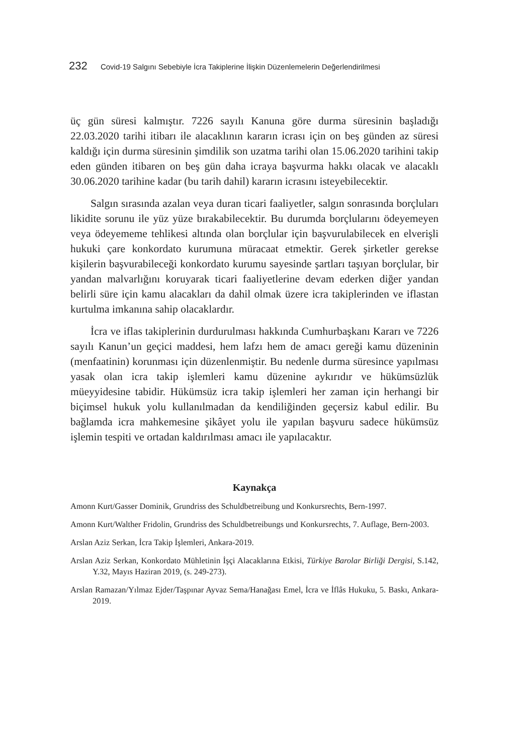232 Covid-19 Salgını Sebebiyle İcra Takiplerine İlişkin Düzenlemelerin Değerlendirilmesi
üç gün süresi kalmıştır. 7226 sayılı Kanuna göre durma süresinin başladığı 22.03.2020 tarihi itibarı ile alacaklının kararın icrası için on beş günden az süresi kaldığı için durma süresinin şimdilik son uzatma tarihi olan 15.06.2020 tarihini takip eden günden itibaren on beş gün daha icraya başvurma hakkı olacak ve alacaklı 30.06.2020 tarihine kadar (bu tarih dahil) kararın icrasını isteyebilecektir.
Salgın sırasında azalan veya duran ticari faaliyetler, salgın sonrasında borçluları likidite sorunu ile yüz yüze bırakabilecektir. Bu durumda borçlularını ödeyemeyen veya ödeyememe tehlikesi altında olan borçlular için başvurulabilecek en elverişli hukuki çare konkordato kurumuna müracaat etmektir. Gerek şirketler gerekse kişilerin başvurabileceği konkordato kurumu sayesinde şartları taşıyan borçlular, bir yandan malvarlığını koruyarak ticari faaliyetlerine devam ederken diğer yandan belirli süre için kamu alacakları da dahil olmak üzere icra takiplerinden ve iflastan kurtulma imkanına sahip olacaklardır.
İcra ve iflas takiplerinin durdurulması hakkında Cumhurbaşkanı Kararı ve 7226 sayılı Kanun’un geçici maddesi, hem lafzı hem de amacı gereği kamu düzeninin (menfaatinin) korunması için düzenlenmiştir. Bu nedenle durma süresince yapılması yasak olan icra takip işlemleri kamu düzenine aykırıdır ve hükümsüzlük müeyyidesine tabidir. Hükümsüz icra takip işlemleri her zaman için herhangi bir biçimsel hukuk yolu kullanılmadan da kendiliğinden geçersiz kabul edilir. Bu bağlamda icra mahkemesine şikâyet yolu ile yapılan başvuru sadece hükümsüz işlemin tespiti ve ortadan kaldırılması amacı ile yapılacaktır.
Kaynakça
Amonn Kurt/Gasser Dominik, Grundriss des Schuldbetreibung und Konkursrechts, Bern-1997.
Amonn Kurt/Walther Fridolin, Grundriss des Schuldbetreibungs und Konkursrechts, 7. Auflage, Bern-2003.
Arslan Aziz Serkan, İcra Takip İşlemleri, Ankara-2019.
Arslan Aziz Serkan, Konkordato Mühletinin İşçi Alacaklarına Etkisi, Türkiye Barolar Birliği Dergisi, S.142, Y.32, Mayıs Haziran 2019, (s. 249-273).
Arslan Ramazan/Yılmaz Ejder/Taşpınar Ayvaz Sema/Hanağası Emel, İcra ve İflâs Hukuku, 5. Baskı, Ankara-2019.